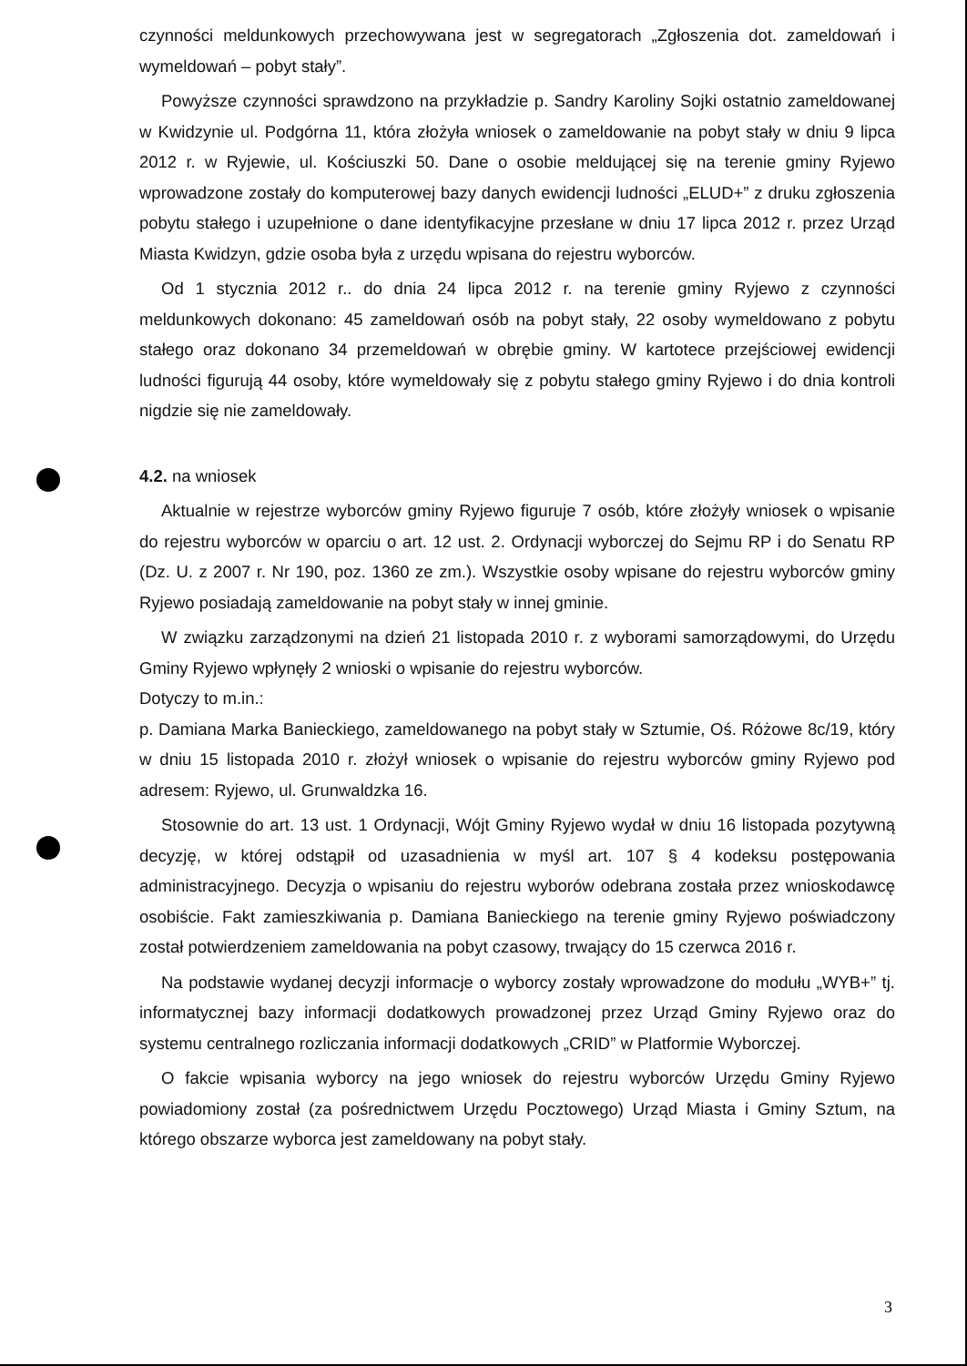czynności meldunkowych przechowywana jest w segregatorach „Zgłoszenia dot. zameldowań i wymeldowań – pobyt stały”.
Powyższe czynności sprawdzono na przykładzie p. Sandry Karoliny Sojki ostatnio zameldowanej w Kwidzynie ul. Podgórna 11, która złożyła wniosek o zameldowanie na pobyt stały w dniu 9 lipca 2012 r. w Ryjewie, ul. Kościuszki 50. Dane o osobie meldującej się na terenie gminy Ryjewo wprowadzone zostały do komputerowej bazy danych ewidencji ludności „ELUD+” z druku zgłoszenia pobytu stałego i uzupełnione o dane identyfikacyjne przesłane w dniu 17 lipca 2012 r. przez Urząd Miasta Kwidzyn, gdzie osoba była z urzędu wpisana do rejestru wyborców.
Od 1 stycznia 2012 r.. do dnia 24 lipca 2012 r. na terenie gminy Ryjewo z czynności meldunkowych dokonano: 45 zameldowań osób na pobyt stały, 22 osoby wymeldowano z pobytu stałego oraz dokonano 34 przemeldowań w obrębie gminy. W kartotece przejściowej ewidencji ludności figurują 44 osoby, które wymeldowały się z pobytu stałego gminy Ryjewo i do dnia kontroli nigdzie się nie zameldowały.
4.2. na wniosek
Aktualnie w rejestrze wyborców gminy Ryjewo figuruje 7 osób, które złożyły wniosek o wpisanie do rejestru wyborców w oparciu o art. 12 ust. 2. Ordynacji wyborczej do Sejmu RP i do Senatu RP (Dz. U. z 2007 r. Nr 190, poz. 1360 ze zm.). Wszystkie osoby wpisane do rejestru wyborców gminy Ryjewo posiadają zameldowanie na pobyt stały w innej gminie.
W związku zarządzonymi na dzień 21 listopada 2010 r. z wyborami samorządowymi, do Urzędu Gminy Ryjewo wpłynęły 2 wnioski o wpisanie do rejestru wyborców.
Dotyczy to m.in.:
p. Damiana Marka Banieckiego, zameldowanego na pobyt stały w Sztumie, Oś. Różowe 8c/19, który w dniu 15 listopada 2010 r. złożył wniosek o wpisanie do rejestru wyborców gminy Ryjewo pod adresem: Ryjewo, ul. Grunwaldzka 16.
Stosownie do art. 13 ust. 1 Ordynacji, Wójt Gminy Ryjewo wydał w dniu 16 listopada pozytywną decyzję, w której odstąpił od uzasadnienia w myśl art. 107 § 4 kodeksu postępowania administracyjnego. Decyzja o wpisaniu do rejestru wyborów odebrana została przez wnioskodawcę osobiście. Fakt zamieszkiwania p. Damiana Banieckiego na terenie gminy Ryjewo poświadczony został potwierdzeniem zameldowania na pobyt czasowy, trwający do 15 czerwca 2016 r.
Na podstawie wydanej decyzji informacje o wyborcy zostały wprowadzone do modułu „WYB+” tj. informatycznej bazy informacji dodatkowych prowadzonej przez Urząd Gminy Ryjewo oraz do systemu centralnego rozliczania informacji dodatkowych „CRID” w Platformie Wyborczej.
O fakcie wpisania wyborcy na jego wniosek do rejestru wyborców Urzędu Gminy Ryjewo powiadomiony został (za pośrednictwem Urzędu Pocztowego) Urząd Miasta i Gminy Sztum, na którego obszarze wyborca jest zameldowany na pobyt stały.
3